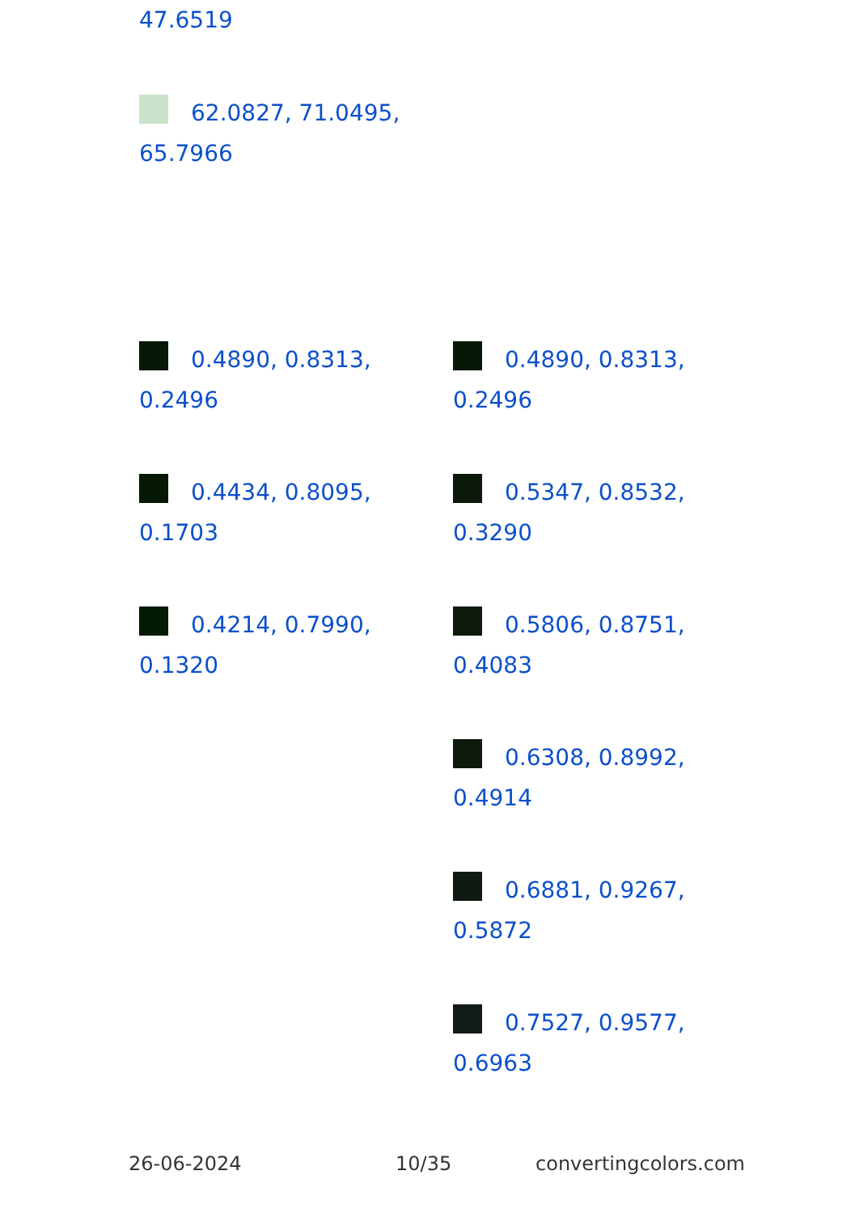47.6519
62.0827, 71.0495, 65.7966
0.4890, 0.8313, 0.2496
0.4890, 0.8313, 0.2496
0.4434, 0.8095, 0.1703
0.5347, 0.8532, 0.3290
0.4214, 0.7990, 0.1320
0.5806, 0.8751, 0.4083
0.6308, 0.8992, 0.4914
0.6881, 0.9267, 0.5872
0.7527, 0.9577, 0.6963
26-06-2024 10/35 convertingcolors.com